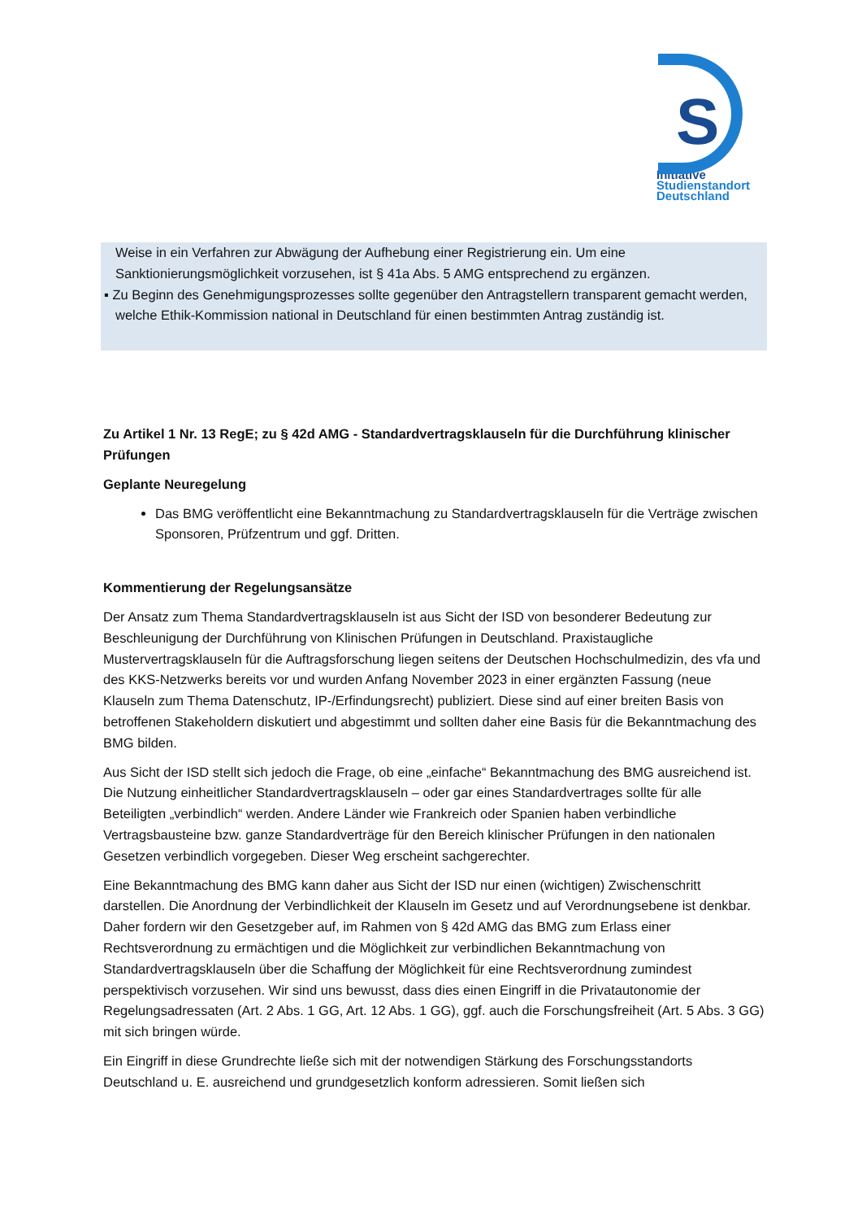S
Initiative
Studienstandort
Deutschland
Weise in ein Verfahren zur Abwägung der Aufhebung einer Registrierung ein. Um eine Sanktionierungsmöglichkeit vorzusehen, ist § 41a Abs. 5 AMG entsprechend zu ergänzen.
▪ Zu Beginn des Genehmigungsprozesses sollte gegenüber den Antragstellern transparent gemacht werden, welche Ethik-Kommission national in Deutschland für einen bestimmten Antrag zuständig ist.
Zu Artikel 1 Nr. 13 RegE; zu § 42d AMG - Standardvertragsklauseln für die Durchführung klinischer Prüfungen
Geplante Neuregelung
Das BMG veröffentlicht eine Bekanntmachung zu Standardvertragsklauseln für die Verträge zwischen Sponsoren, Prüfzentrum und ggf. Dritten.
Kommentierung der Regelungsansätze
Der Ansatz zum Thema Standardvertragsklauseln ist aus Sicht der ISD von besonderer Bedeutung zur Beschleunigung der Durchführung von Klinischen Prüfungen in Deutschland. Praxistaugliche Mustervertragsklauseln für die Auftragsforschung liegen seitens der Deutschen Hochschulmedizin, des vfa und des KKS-Netzwerks bereits vor und wurden Anfang November 2023 in einer ergänzten Fassung (neue Klauseln zum Thema Datenschutz, IP-/Erfindungsrecht) publiziert. Diese sind auf einer breiten Basis von betroffenen Stakeholdern diskutiert und abgestimmt und sollten daher eine Basis für die Bekanntmachung des BMG bilden.
Aus Sicht der ISD stellt sich jedoch die Frage, ob eine „einfache“ Bekanntmachung des BMG ausreichend ist. Die Nutzung einheitlicher Standardvertragsklauseln – oder gar eines Standardvertrages sollte für alle Beteiligten „verbindlich“ werden. Andere Länder wie Frankreich oder Spanien haben verbindliche Vertragsbausteine bzw. ganze Standardverträge für den Bereich klinischer Prüfungen in den nationalen Gesetzen verbindlich vorgegeben. Dieser Weg erscheint sachgerechter.
Eine Bekanntmachung des BMG kann daher aus Sicht der ISD nur einen (wichtigen) Zwischenschritt darstellen. Die Anordnung der Verbindlichkeit der Klauseln im Gesetz und auf Verordnungsebene ist denkbar. Daher fordern wir den Gesetzgeber auf, im Rahmen von § 42d AMG das BMG zum Erlass einer Rechtsverordnung zu ermächtigen und die Möglichkeit zur verbindlichen Bekanntmachung von Standardvertragsklauseln über die Schaffung der Möglichkeit für eine Rechtsverordnung zumindest perspektivisch vorzusehen. Wir sind uns bewusst, dass dies einen Eingriff in die Privatautonomie der Regelungsadressaten (Art. 2 Abs. 1 GG, Art. 12 Abs. 1 GG), ggf. auch die Forschungsfreiheit (Art. 5 Abs. 3 GG) mit sich bringen würde.
Ein Eingriff in diese Grundrechte ließe sich mit der notwendigen Stärkung des Forschungsstandorts Deutschland u. E. ausreichend und grundgesetzlich konform adressieren. Somit ließen sich